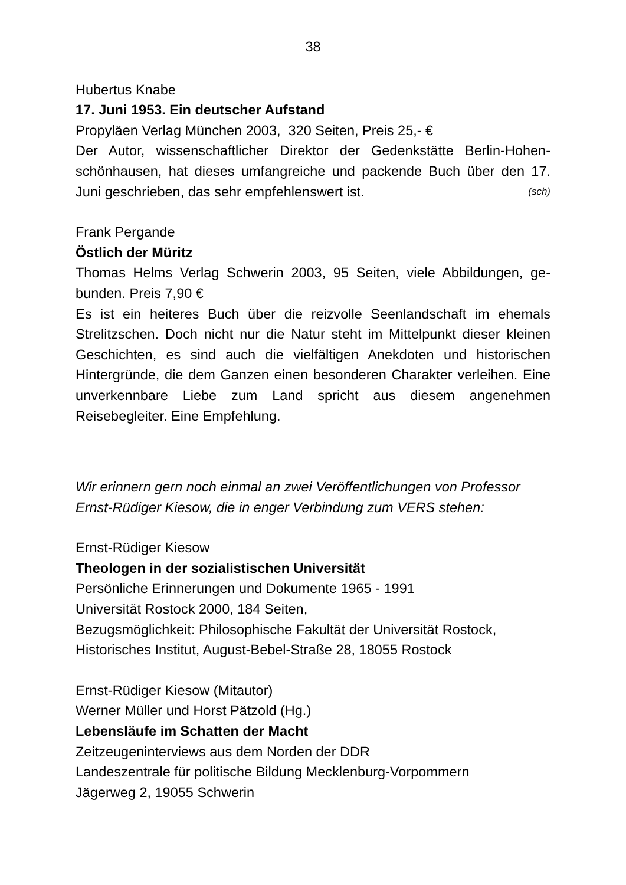38
Hubertus Knabe
17. Juni 1953. Ein deutscher Aufstand
Propyläen Verlag München 2003, 320 Seiten, Preis 25,- €
Der Autor, wissenschaftlicher Direktor der Gedenkstätte Berlin-Hohen­schönhausen, hat dieses umfangreiche und packende Buch über den 17. Juni geschrieben, das sehr empfehlenswert ist. (sch)
Frank Pergande
Östlich der Müritz
Thomas Helms Verlag Schwerin 2003, 95 Seiten, viele Abbildungen, ge­bunden. Preis 7,90 €
Es ist ein heiteres Buch über die reizvolle Seenlandschaft im ehemals Strelitzschen. Doch nicht nur die Natur steht im Mittelpunkt dieser klei­nen Geschichten, es sind auch die vielfältigen Anekdoten und histori­schen Hintergründe, die dem Ganzen einen besonderen Charakter ver­leihen. Eine unverkennbare Liebe zum Land spricht aus diesem ange­nehmen Reisebegleiter. Eine Empfehlung.
Wir erinnern gern noch einmal an zwei Veröffentlichungen von Professor Ernst-Rüdiger Kiesow, die in enger Verbindung zum VERS stehen:
Ernst-Rüdiger Kiesow
Theologen in der sozialistischen Universität
Persönliche Erinnerungen und Dokumente 1965 - 1991
Universität Rostock 2000, 184 Seiten,
Bezugsmöglichkeit: Philosophische Fakultät der Universität Rostock,
Historisches Institut, August-Bebel-Straße 28, 18055 Rostock
Ernst-Rüdiger Kiesow (Mitautor)
Werner Müller und Horst Pätzold (Hg.)
Lebensläufe im Schatten der Macht
Zeitzeugeninterviews aus dem Norden der DDR
Landeszentrale für politische Bildung Mecklenburg-Vorpommern
Jägerweg 2, 19055 Schwerin